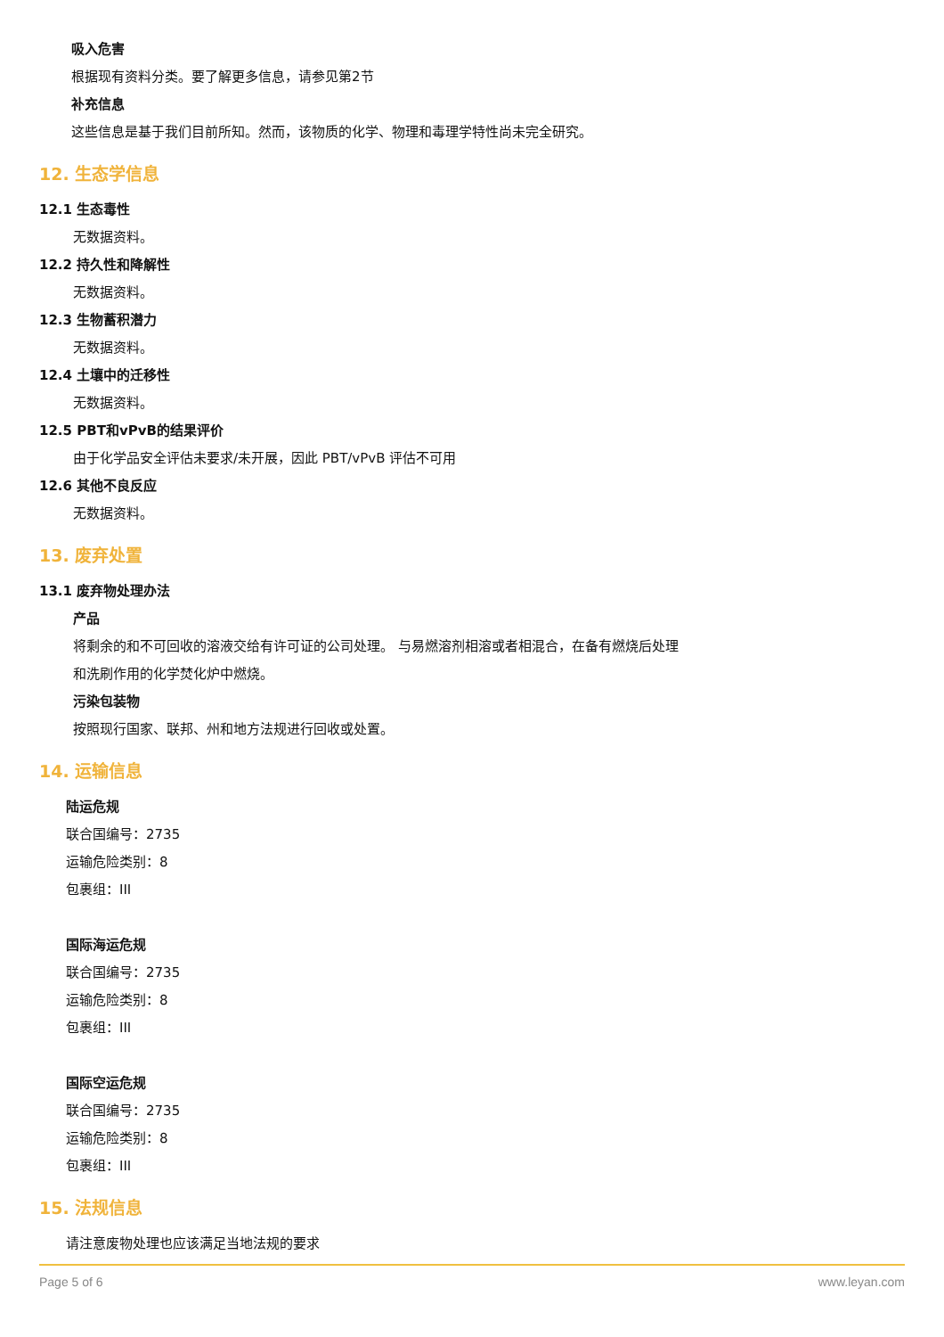吸入危害
根据现有资料分类。要了解更多信息，请参见第2节
补充信息
这些信息是基于我们目前所知。然而，该物质的化学、物理和毒理学特性尚未完全研究。
12. 生态学信息
12.1 生态毒性
无数据资料。
12.2 持久性和降解性
无数据资料。
12.3 生物蓄积潜力
无数据资料。
12.4 土壤中的迁移性
无数据资料。
12.5 PBT和vPvB的结果评价
由于化学品安全评估未要求/未开展，因此 PBT/vPvB 评估不可用
12.6 其他不良反应
无数据资料。
13. 废弃处置
13.1 废弃物处理办法
产品
将剩余的和不可回收的溶液交给有许可证的公司处理。 与易燃溶剂相溶或者相混合，在备有燃烧后处理
和洗刷作用的化学焚化炉中燃烧。
污染包装物
按照现行国家、联邦、州和地方法规进行回收或处置。
14. 运输信息
陆运危规
联合国编号：2735
运输危险类别：8
包裹组：III
国际海运危规
联合国编号：2735
运输危险类别：8
包裹组：III
国际空运危规
联合国编号：2735
运输危险类别：8
包裹组：III
15. 法规信息
请注意废物处理也应该满足当地法规的要求
Page 5 of 6 www.leyan.com